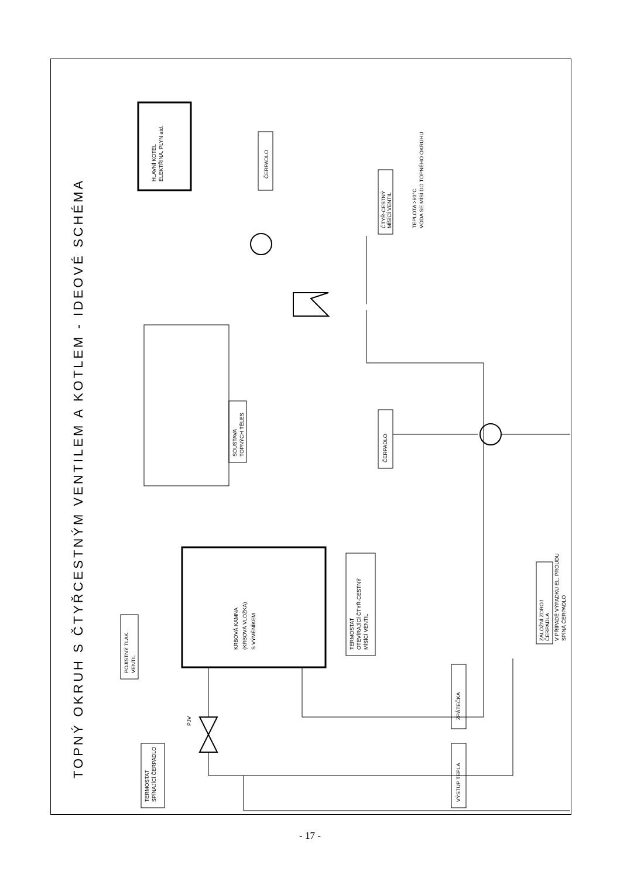TOPNÝ OKRUH S ČTYŘCESTNÝM VENTILEM A KOTLEM - IDEOVÉ SCHÉMA
HLAVNÍ KOTEL
ELEKTŘINA, PLYN atd.
ČERPADLO
SOUSTAVA
TOPNÝCH TĚLES
ČTYŘ-CESTNÝ
MÍSÍCÍ VENTIL
TEPLOTA >60°C
VODA SE MÍSÍ DO TOPNÉHO OKRUHU
ČERPADLO
KRBOVÁ KAMNA
(KRBOVÁ VLOŽKA)
S VÝMĚNÍKEM
TERMOSTAT
OTEVÍRAJÍCÍ ČTYŘ-CESTNÝ
MÍSÍCÍ VENTIL
ZÁLOŽNÍ ZDROJ
ČERPADLA
V PŘÍPADĚ VÝPADKU EL. PROUDU
SPÍNÁ ČERPADLO
POJISTNÝ TLAK.
VENTIL
ZPÁTEČKA
VÝSTUP TEPLA
TERMOSTAT
SPÍNAJÍCÍ ČERPADLO
PJV
- 17 -